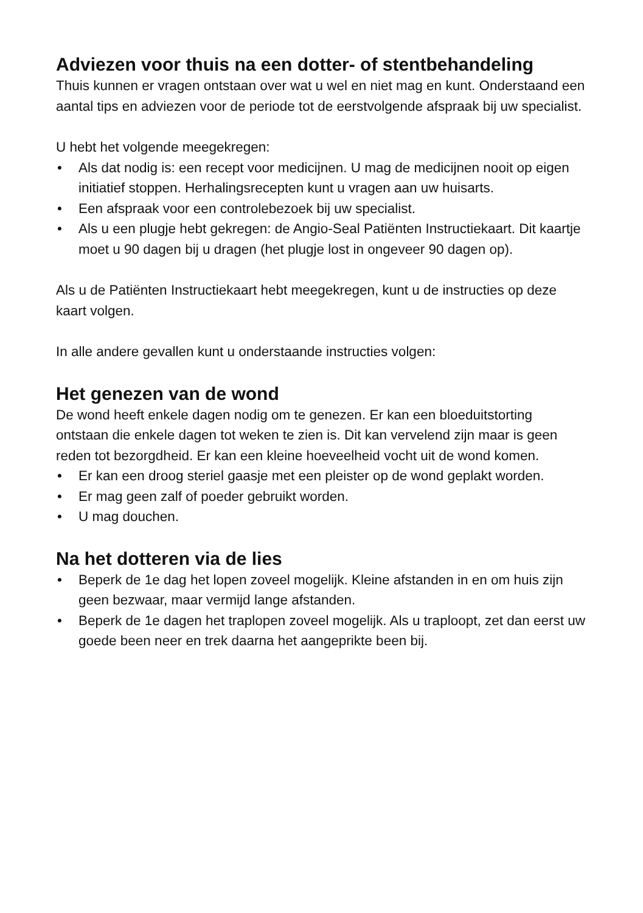Adviezen voor thuis na een dotter- of stentbehandeling
Thuis kunnen er vragen ontstaan over wat u wel en niet mag en kunt. Onderstaand een aantal tips en adviezen voor de periode tot de eerstvolgende afspraak bij uw specialist.
U hebt het volgende meegekregen:
• Als dat nodig is: een recept voor medicijnen. U mag de medicijnen nooit op eigen initiatief stoppen. Herhalingsrecepten kunt u vragen aan uw huisarts.
• Een afspraak voor een controlebezoek bij uw specialist.
• Als u een plugje hebt gekregen: de Angio-Seal Patiënten Instructiekaart. Dit kaartje moet u 90 dagen bij u dragen (het plugje lost in ongeveer 90 dagen op).
Als u de Patiënten Instructiekaart hebt meegekregen, kunt u de instructies op deze kaart volgen.
In alle andere gevallen kunt u onderstaande instructies volgen:
Het genezen van de wond
De wond heeft enkele dagen nodig om te genezen. Er kan een bloeduitstorting ontstaan die enkele dagen tot weken te zien is. Dit kan vervelend zijn maar is geen reden tot bezorgdheid. Er kan een kleine hoeveelheid vocht uit de wond komen.
• Er kan een droog steriel gaasje met een pleister op de wond geplakt worden.
• Er mag geen zalf of poeder gebruikt worden.
• U mag douchen.
Na het dotteren via de lies
• Beperk de 1e dag het lopen zoveel mogelijk. Kleine afstanden in en om huis zijn geen bezwaar, maar vermijd lange afstanden.
• Beperk de 1e dagen het traplopen zoveel mogelijk. Als u traploopt, zet dan eerst uw goede been neer en trek daarna het aangeprikte been bij.